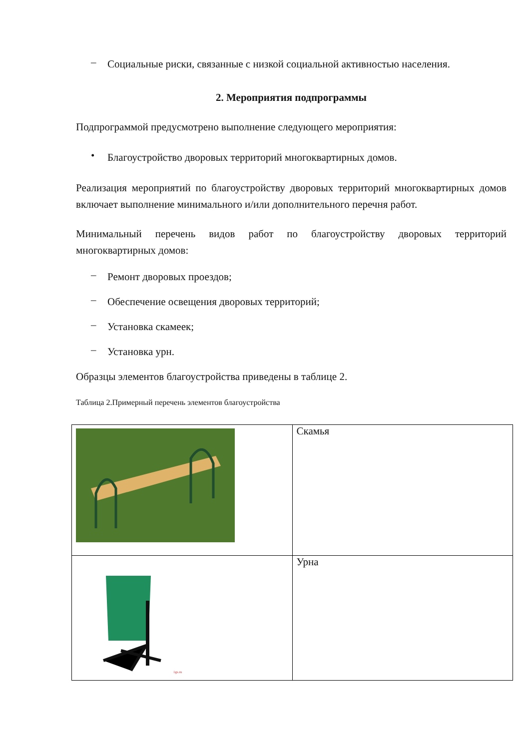–
Социальные риски, связанные с низкой социальной активностью населения.
2. Мероприятия подпрограммы
Подпрограммой предусмотрено выполнение следующего мероприятия:
•
Благоустройство дворовых территорий многоквартирных домов.
Реализация мероприятий по благоустройству дворовых территорий многоквартирных домов включает выполнение минимального и/или дополнительного перечня работ.
Минимальный перечень видов работ по благоустройству дворовых территорий многоквартирных домов:
–
Ремонт дворовых проездов;
–
Обеспечение освещения дворовых территорий;
–
Установка скамеек;
–
Установка урн.
Образцы элементов благоустройства приведены в таблице 2.
Таблица 2.Примерный перечень элементов благоустройства
| | Скамья |
| 1gs.ru | Урна |